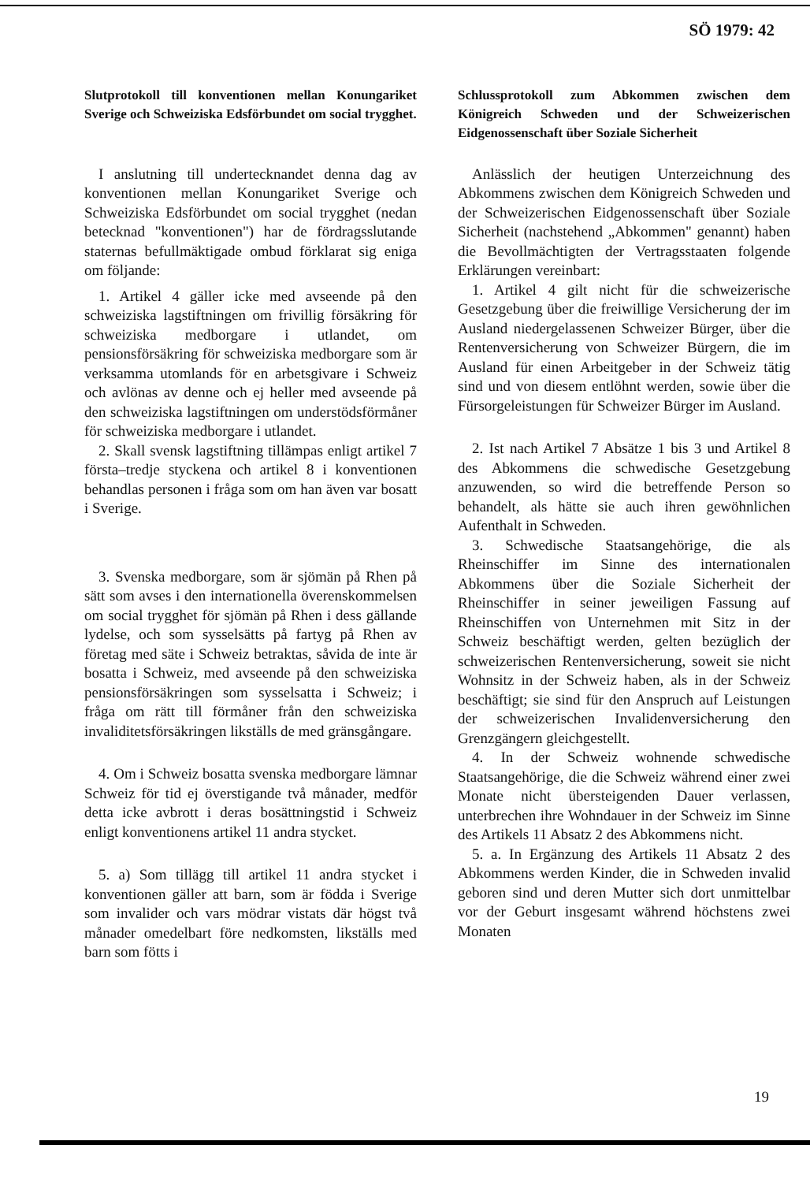SÖ 1979: 42
Slutprotokoll till konventionen mellan Konungariket Sverige och Schweiziska Edsförbundet om social trygghet.
I anslutning till undertecknandet denna dag av konventionen mellan Konungariket Sverige och Schweiziska Edsförbundet om social trygghet (nedan betecknad "konventionen") har de fördragsslutande staternas befullmäktigade ombud förklarat sig eniga om följande:
1. Artikel 4 gäller icke med avseende på den schweiziska lagstiftningen om frivillig försäkring för schweiziska medborgare i utlandet, om pensionsförsäkring för schweiziska medborgare som är verksamma utomlands för en arbetsgivare i Schweiz och avlönas av denne och ej heller med avseende på den schweiziska lagstiftningen om understödsförmåner för schweiziska medborgare i utlandet.
2. Skall svensk lagstiftning tillämpas enligt artikel 7 första–tredje styckena och artikel 8 i konventionen behandlas personen i fråga som om han även var bosatt i Sverige.
3. Svenska medborgare, som är sjömän på Rhen på sätt som avses i den internationella överenskommelsen om social trygghet för sjömän på Rhen i dess gällande lydelse, och som sysselsätts på fartyg på Rhen av företag med säte i Schweiz betraktas, såvida de inte är bosatta i Schweiz, med avseende på den schweiziska pensionsförsäkringen som sysselsatta i Schweiz; i fråga om rätt till förmåner från den schweiziska invaliditetsförsäkringen likställs de med gränsgångare.
4. Om i Schweiz bosatta svenska medborgare lämnar Schweiz för tid ej överstigande två månader, medför detta icke avbrott i deras bosättningstid i Schweiz enligt konventionens artikel 11 andra stycket.
5. a) Som tillägg till artikel 11 andra stycket i konventionen gäller att barn, som är födda i Sverige som invalider och vars mödrar vistats där högst två månader omedelbart före nedkomsten, likställs med barn som fötts i
Schlussprotokoll zum Abkommen zwischen dem Königreich Schweden und der Schweizerischen Eidgenossenschaft über Soziale Sicherheit
Anlässlich der heutigen Unterzeichnung des Abkommens zwischen dem Königreich Schweden und der Schweizerischen Eidgenossenschaft über Soziale Sicherheit (nachstehend „Abkommen" genannt) haben die Bevollmächtigten der Vertragsstaaten folgende Erklärungen vereinbart:
1. Artikel 4 gilt nicht für die schweizerische Gesetzgebung über die freiwillige Versicherung der im Ausland niedergelassenen Schweizer Bürger, über die Rentenversicherung von Schweizer Bürgern, die im Ausland für einen Arbeitgeber in der Schweiz tätig sind und von diesem entlöhnt werden, sowie über die Fürsorgeleistungen für Schweizer Bürger im Ausland.
2. Ist nach Artikel 7 Absätze 1 bis 3 und Artikel 8 des Abkommens die schwedische Gesetzgebung anzuwenden, so wird die betreffende Person so behandelt, als hätte sie auch ihren gewöhnlichen Aufenthalt in Schweden.
3. Schwedische Staatsangehörige, die als Rheinschiffer im Sinne des internationalen Abkommens über die Soziale Sicherheit der Rheinschiffer in seiner jeweiligen Fassung auf Rheinschiffen von Unternehmen mit Sitz in der Schweiz beschäftigt werden, gelten bezüglich der schweizerischen Rentenversicherung, soweit sie nicht Wohnsitz in der Schweiz haben, als in der Schweiz beschäftigt; sie sind für den Anspruch auf Leistungen der schweizerischen Invalidenversicherung den Grenzgängern gleichgestellt.
4. In der Schweiz wohnende schwedische Staatsangehörige, die die Schweiz während einer zwei Monate nicht übersteigenden Dauer verlassen, unterbrechen ihre Wohndauer in der Schweiz im Sinne des Artikels 11 Absatz 2 des Abkommens nicht.
5. a. In Ergänzung des Artikels 11 Absatz 2 des Abkommens werden Kinder, die in Schweden invalid geboren sind und deren Mutter sich dort unmittelbar vor der Geburt insgesamt während höchstens zwei Monaten
19